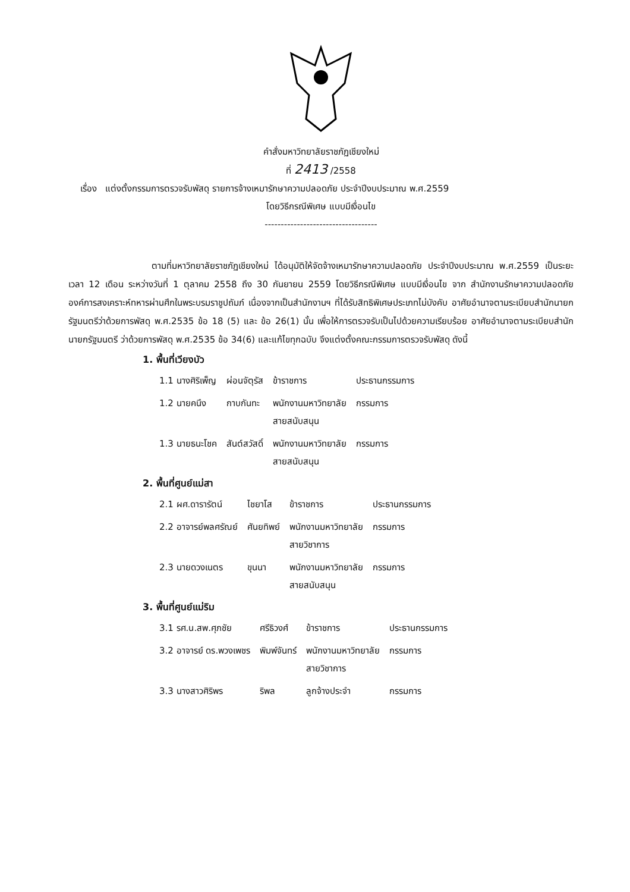คำสั่งมหาวิทยาลัยราชภัฏเชียงใหม่
ที่ 2413 /2558
เรื่อง แต่งตั้งกรรมการตรวจรับพัสดุ รายการจ้างเหมารักษาความปลอดภัย ประจำปีงบประมาณ พ.ศ.2559
โดยวิธีกรณีพิเศษ แบบมีเงื่อนไข
-----------------------------------
ตามที่มหาวิทยาลัยราชภัฏเชียงใหม่ ได้อนุมัติให้จัดจ้างเหมารักษาความปลอดภัย ประจำปีงบประมาณ พ.ศ.2559 เป็นระยะเวลา 12 เดือน ระหว่างวันที่ 1 ตุลาคม 2558 ถึง 30 กันยายน 2559 โดยวิธีกรณีพิเศษ แบบมีเงื่อนไข จาก สำนักงานรักษาความปลอดภัย องค์การสงเคราะห์ทหารผ่านศึกในพระบรมราชูปถัมภ์ เนื่องจากเป็นสำนักงานฯ ที่ได้รับสิทธิพิเศษประเภทไม่บังคับ อาศัยอำนาจตามระเบียบสำนักนายกรัฐมนตรีว่าด้วยการพัสดุ พ.ศ.2535 ข้อ 18 (5) และ ข้อ 26(1) นั้น เพื่อให้การตรวจรับเป็นไปด้วยความเรียบร้อย อาศัยอำนาจตามระเบียบสำนักนายกรัฐมนตรี ว่าด้วยการพัสดุ พ.ศ.2535 ข้อ 34(6) และแก้ไขทุกฉบับ จึงแต่งตั้งคณะกรรมการตรวจรับพัสดุ ดังนี้
1. พื้นที่เวียงบัว
| 1.1 นางศิริเพ็ญ | ผ่อนจัตุรัส | ข้าราชการ | ประธานกรรมการ |
| 1.2 นายคนึง | กาบกันทะ | พนักงานมหาวิทยาลัย สายสนับสนุน | กรรมการ |
| 1.3 นายธนะโชค | สันต์สวัสดิ์ | พนักงานมหาวิทยาลัย สายสนับสนุน | กรรมการ |
2. พื้นที่ศูนย์แม่สา
| 2.1 ผศ.ดารารัตน์ | ไชยาโส | ข้าราชการ | ประธานกรรมการ |
| 2.2 อาจารย์พลศรัณย์ | ศันยทิพย์ | พนักงานมหาวิทยาลัย สายวิชาการ | กรรมการ |
| 2.3 นายดวงเนตร | ขุนนา | พนักงานมหาวิทยาลัย สายสนับสนุน | กรรมการ |
3. พื้นที่ศูนย์แม่ริม
| 3.1 รศ.น.สพ.ศุภชัย | ศรีธิวงศ์ | ข้าราชการ | ประธานกรรมการ |
| 3.2 อาจารย์ ดร.พวงเพชร | พิมพ์จันทร์ | พนักงานมหาวิทยาลัย สายวิชาการ | กรรมการ |
| 3.3 นางสาวศิริพร | ริพล | ลูกจ้างประจำ | กรรมการ |